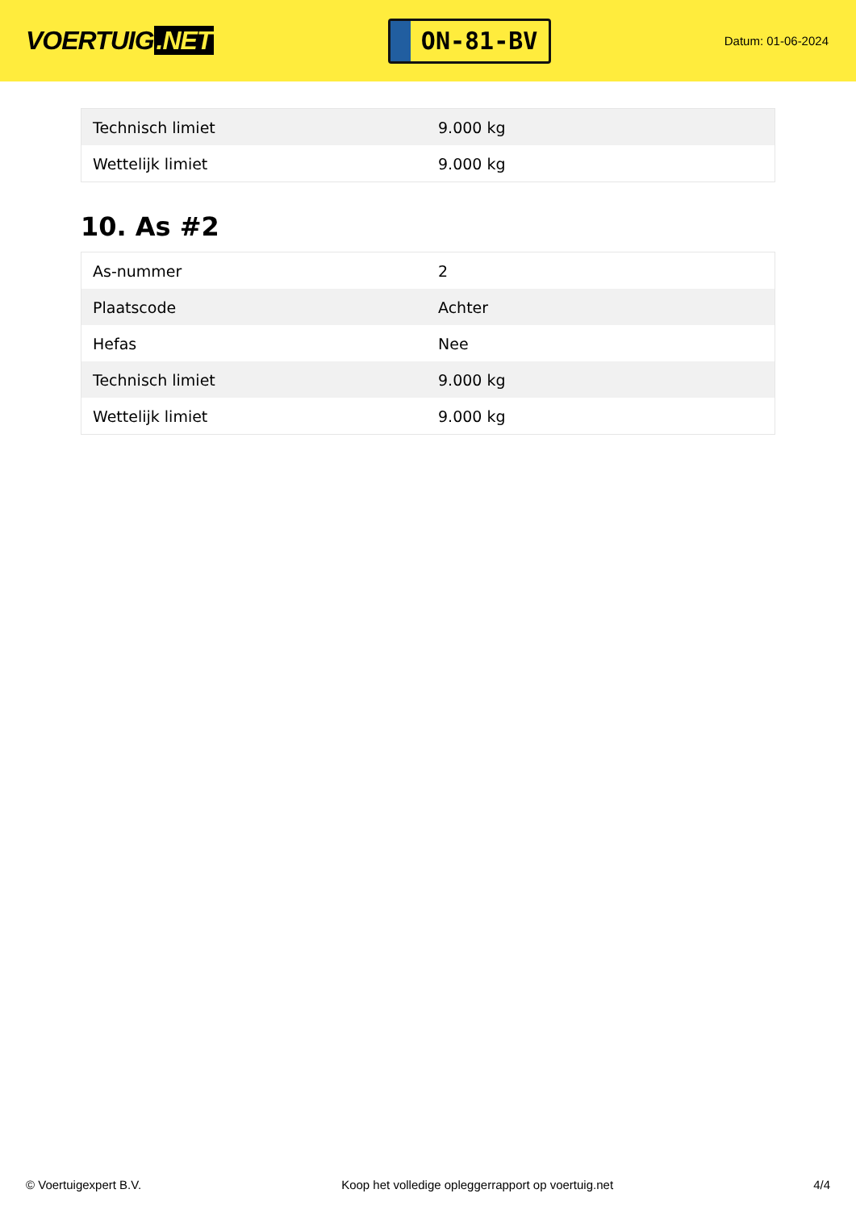VOERTUIG.NET
ON-81-BV
Datum: 01-06-2024
| Technisch limiet | 9.000 kg |
| Wettelijk limiet | 9.000 kg |
10. As #2
| As-nummer | 2 |
| Plaatscode | Achter |
| Hefas | Nee |
| Technisch limiet | 9.000 kg |
| Wettelijk limiet | 9.000 kg |
© Voertuigexpert B.V. Koop het volledige opleggerrapport op voertuig.net 4/4